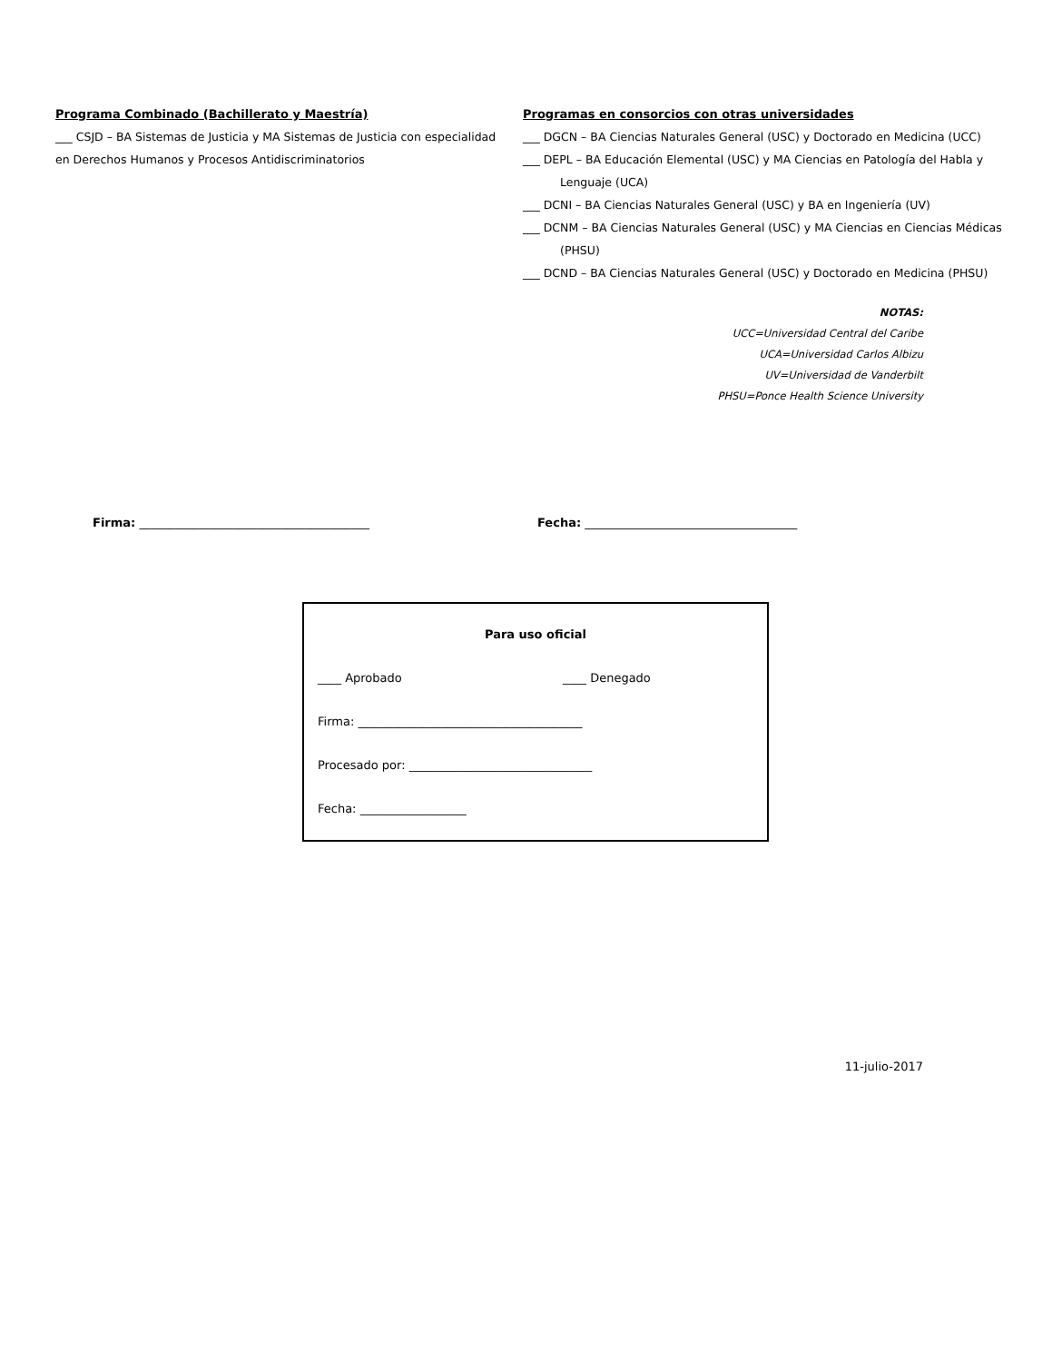Programa Combinado (Bachillerato y Maestría)
___ CSJD – BA Sistemas de Justicia y MA Sistemas de Justicia con especialidad en Derechos Humanos y Procesos Antidiscriminatorios
Programas en consorcios con otras universidades
___ DGCN – BA Ciencias Naturales General (USC) y Doctorado en Medicina (UCC)
___ DEPL – BA Educación Elemental (USC) y MA Ciencias en Patología del Habla y Lenguaje (UCA)
___ DCNI – BA Ciencias Naturales General (USC) y BA en Ingeniería (UV)
___ DCNM – BA Ciencias Naturales General (USC) y MA Ciencias en Ciencias Médicas (PHSU)
___ DCND – BA Ciencias Naturales General (USC) y Doctorado en Medicina (PHSU)
NOTAS:
UCC=Universidad Central del Caribe
UCA=Universidad Carlos Albizu
UV=Universidad de Vanderbilt
PHSU=Ponce Health Science University
Firma: _______________________________________ Fecha: ____________________________________
Para uso oficial
____ Aprobado ____ Denegado
Firma: ______________________________________
Procesado por: _______________________________
Fecha: __________________
11-julio-2017